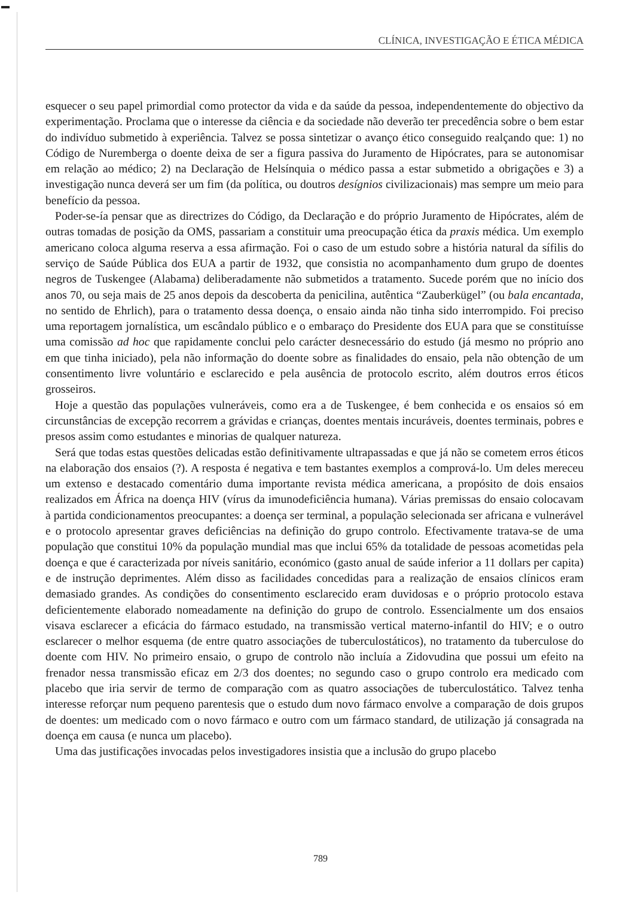CLÍNICA, INVESTIGAÇÃO E ÉTICA MÉDICA
esquecer o seu papel primordial como protector da vida e da saúde da pessoa, independentemente do objectivo da experimentação. Proclama que o interesse da ciência e da sociedade não deverão ter precedência sobre o bem estar do indivíduo submetido à experiência. Talvez se possa sintetizar o avanço ético conseguido realçando que: 1) no Código de Nuremberga o doente deixa de ser a figura passiva do Juramento de Hipócrates, para se autonomisar em relação ao médico; 2) na Declaração de Helsínquia o médico passa a estar submetido a obrigações e 3) a investigação nunca deverá ser um fim (da política, ou doutros desígnios civilizacionais) mas sempre um meio para benefício da pessoa.
Poder-se-ía pensar que as directrizes do Código, da Declaração e do próprio Juramento de Hipócrates, além de outras tomadas de posição da OMS, passariam a constituir uma preocupação ética da praxis médica. Um exemplo americano coloca alguma reserva a essa afirmação. Foi o caso de um estudo sobre a história natural da sífilis do serviço de Saúde Pública dos EUA a partir de 1932, que consistia no acompanhamento dum grupo de doentes negros de Tuskengee (Alabama) deliberadamente não submetidos a tratamento. Sucede porém que no início dos anos 70, ou seja mais de 25 anos depois da descoberta da penicilina, autêntica “Zauberkügel” (ou bala encantada, no sentido de Ehrlich), para o tratamento dessa doença, o ensaio ainda não tinha sido interrompido. Foi preciso uma reportagem jornalística, um escândalo público e o embaraço do Presidente dos EUA para que se constituísse uma comissão ad hoc que rapidamente conclui pelo carácter desnecessário do estudo (já mesmo no próprio ano em que tinha iniciado), pela não informação do doente sobre as finalidades do ensaio, pela não obtenção de um consentimento livre voluntário e esclarecido e pela ausência de protocolo escrito, além doutros erros éticos grosseiros.
Hoje a questão das populações vulneráveis, como era a de Tuskengee, é bem conhecida e os ensaios só em circunstâncias de excepção recorrem a grávidas e crianças, doentes mentais incuráveis, doentes terminais, pobres e presos assim como estudantes e minorias de qualquer natureza.
Será que todas estas questões delicadas estão definitivamente ultrapassadas e que já não se cometem erros éticos na elaboração dos ensaios (?). A resposta é negativa e tem bastantes exemplos a comprová-lo. Um deles mereceu um extenso e destacado comentário duma importante revista médica americana, a propósito de dois ensaios realizados em África na doença HIV (vírus da imunodeficiência humana). Várias premissas do ensaio colocavam à partida condicionamentos preocupantes: a doença ser terminal, a população selecionada ser africana e vulnerável e o protocolo apresentar graves deficiências na definição do grupo controlo. Efectivamente tratava-se de uma população que constitui 10% da população mundial mas que inclui 65% da totalidade de pessoas acometidas pela doença e que é caracterizada por níveis sanitário, económico (gasto anual de saúde inferior a 11 dollars per capita) e de instrução deprimentes. Além disso as facilidades concedidas para a realização de ensaios clínicos eram demasiado grandes. As condições do consentimento esclarecido eram duvidosas e o próprio protocolo estava deficientemente elaborado nomeadamente na definição do grupo de controlo. Essencialmente um dos ensaios visava esclarecer a eficácia do fármaco estudado, na transmissão vertical materno-infantil do HIV; e o outro esclarecer o melhor esquema (de entre quatro associações de tuberculostáticos), no tratamento da tuberculose do doente com HIV. No primeiro ensaio, o grupo de controlo não incluía a Zidovudina que possui um efeito na frenador nessa transmissão eficaz em 2/3 dos doentes; no segundo caso o grupo controlo era medicado com placebo que iria servir de termo de comparação com as quatro associações de tuberculostático. Talvez tenha interesse reforçar num pequeno parentesis que o estudo dum novo fármaco envolve a comparação de dois grupos de doentes: um medicado com o novo fármaco e outro com um fármaco standard, de utilização já consagrada na doença em causa (e nunca um placebo).
Uma das justificações invocadas pelos investigadores insistia que a inclusão do grupo placebo
789